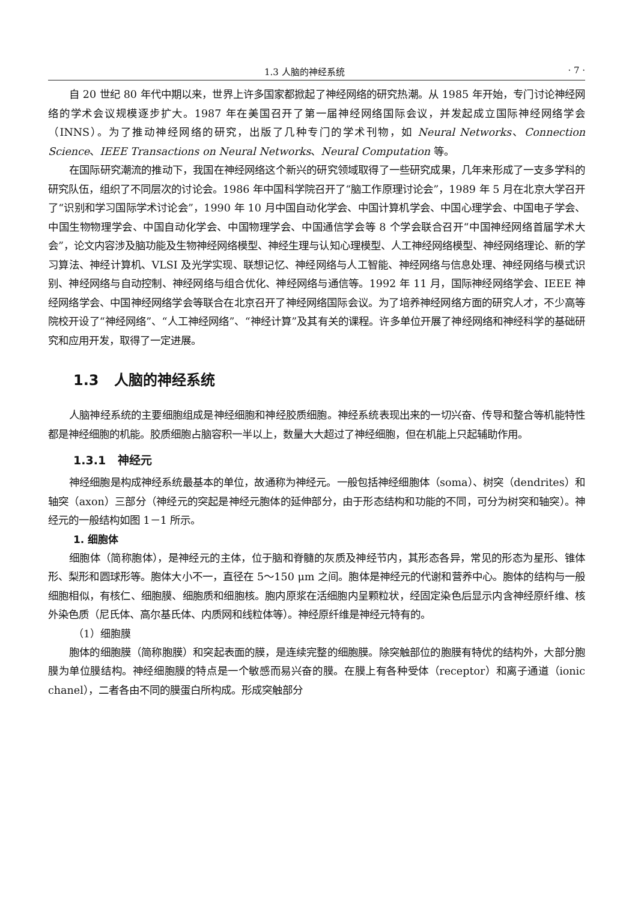1.3 人脑的神经系统 · 7 ·
自 20 世纪 80 年代中期以来，世界上许多国家都掀起了神经网络的研究热潮。从 1985 年开始，专门讨论神经网络的学术会议规模逐步扩大。1987 年在美国召开了第一届神经网络国际会议，并发起成立国际神经网络学会（INNS）。为了推动神经网络的研究，出版了几种专门的学术刊物，如 Neural Networks、Connection Science、IEEE Transactions on Neural Networks、Neural Computation 等。
在国际研究潮流的推动下，我国在神经网络这个新兴的研究领域取得了一些研究成果，几年来形成了一支多学科的研究队伍，组织了不同层次的讨论会。1986 年中国科学院召开了“脑工作原理讨论会”，1989 年 5 月在北京大学召开了“识别和学习国际学术讨论会”，1990 年 10 月中国自动化学会、中国计算机学会、中国心理学会、中国电子学会、中国生物物理学会、中国自动化学会、中国物理学会、中国通信学会等 8 个学会联合召开“中国神经网络首届学术大会”，论文内容涉及脑功能及生物神经网络模型、神经生理与认知心理模型、人工神经网络模型、神经网络理论、新的学习算法、神经计算机、VLSI 及光学实现、联想记忆、神经网络与人工智能、神经网络与信息处理、神经网络与模式识别、神经网络与自动控制、神经网络与组合优化、神经网络与通信等。1992 年 11 月，国际神经网络学会、IEEE 神经网络学会、中国神经网络学会等联合在北京召开了神经网络国际会议。为了培养神经网络方面的研究人才，不少高等院校开设了“神经网络”、“人工神经网络”、“神经计算”及其有关的课程。许多单位开展了神经网络和神经科学的基础研究和应用开发，取得了一定进展。
1.3 人脑的神经系统
人脑神经系统的主要细胞组成是神经细胞和神经胶质细胞。神经系统表现出来的一切兴奋、传导和整合等机能特性都是神经细胞的机能。胶质细胞占脑容积一半以上，数量大大超过了神经细胞，但在机能上只起辅助作用。
1.3.1 神经元
神经细胞是构成神经系统最基本的单位，故通称为神经元。一般包括神经细胞体（soma）、树突（dendrites）和轴突（axon）三部分（神经元的突起是神经元胞体的延伸部分，由于形态结构和功能的不同，可分为树突和轴突）。神经元的一般结构如图 1－1 所示。
1. 细胞体
细胞体（简称胞体），是神经元的主体，位于脑和脊髓的灰质及神经节内，其形态各异，常见的形态为星形、锥体形、梨形和圆球形等。胞体大小不一，直径在 5～150 μm 之间。胞体是神经元的代谢和营养中心。胞体的结构与一般细胞相似，有核仁、细胞膜、细胞质和细胞核。胞内原浆在活细胞内呈颗粒状，经固定染色后显示内含神经原纤维、核外染色质（尼氏体、高尔基氏体、内质网和线粒体等）。神经原纤维是神经元特有的。
（1）细胞膜
胞体的细胞膜（简称胞膜）和突起表面的膜，是连续完整的细胞膜。除突触部位的胞膜有特优的结构外，大部分胞膜为单位膜结构。神经细胞膜的特点是一个敏感而易兴奋的膜。在膜上有各种受体（receptor）和离子通道（ionic chanel），二者各由不同的膜蛋白所构成。形成突触部分